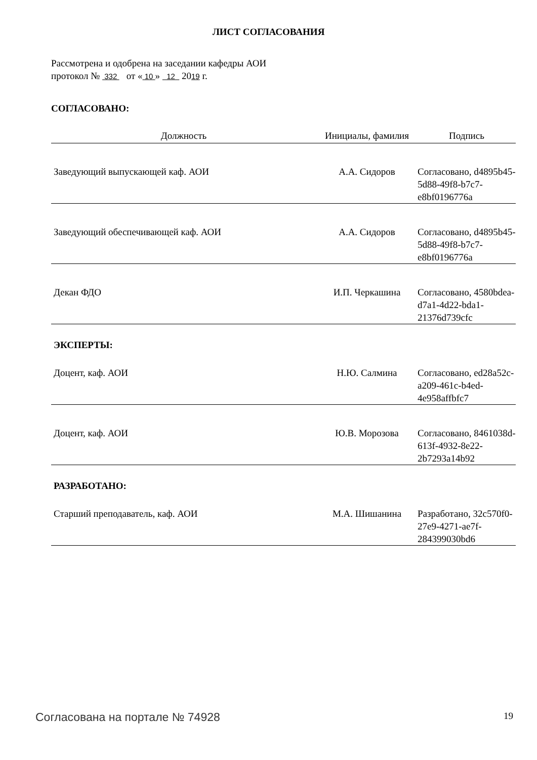ЛИСТ СОГЛАСОВАНИЯ
Рассмотрена и одобрена на заседании кафедры АОИ
протокол № 332 от « 10 » 12 2019 г.
СОГЛАСОВАНО:
| Должность | Инициалы, фамилия | Подпись |
| --- | --- | --- |
| Заведующий выпускающей каф. АОИ | А.А. Сидоров | Согласовано, d4895b45-5d88-49f8-b7c7-e8bf0196776a |
| Заведующий обеспечивающей каф. АОИ | А.А. Сидоров | Согласовано, d4895b45-5d88-49f8-b7c7-e8bf0196776a |
| Декан ФДО | И.П. Черкашина | Согласовано, 4580bdea-d7a1-4d22-bda1-21376d739cfc |
| ЭКСПЕРТЫ: | | |
| Доцент, каф. АОИ | Н.Ю. Салмина | Согласовано, ed28a52c-a209-461c-b4ed-4e958affbfc7 |
| Доцент, каф. АОИ | Ю.В. Морозова | Согласовано, 8461038d-613f-4932-8e22-2b7293a14b92 |
| РАЗРАБОТАНО: | | |
| Старший преподаватель, каф. АОИ | М.А. Шишанина | Разработано, 32c570f0-27e9-4271-ae7f-284399030bd6 |
Согласована на портале № 74928 19